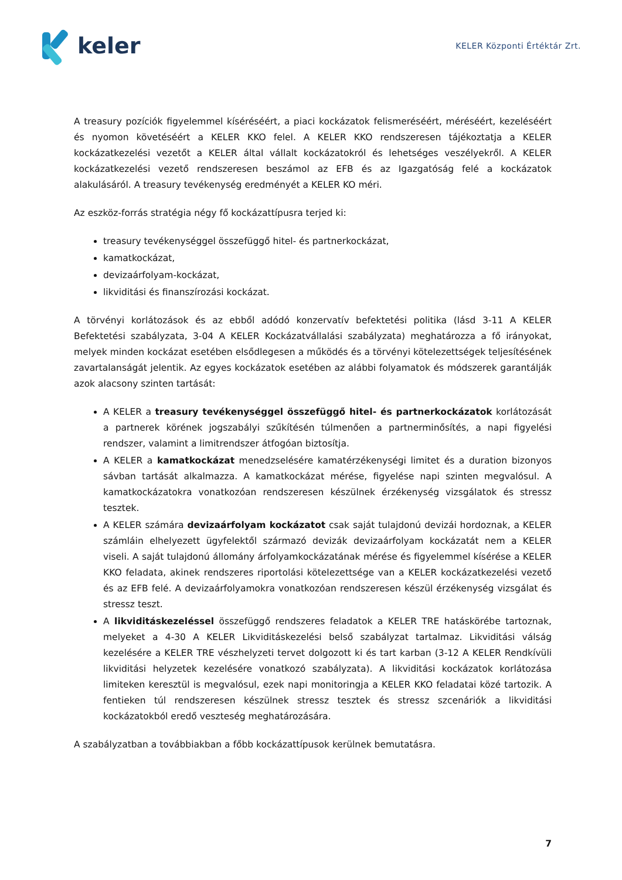keler
KELER Központi Értéktár Zrt.
A treasury pozíciók figyelemmel kíséréséért, a piaci kockázatok felismeréséért, méréséért, kezeléséért és nyomon követéséért a KELER KKO felel. A KELER KKO rendszeresen tájékoztatja a KELER kockázatkezelési vezetőt a KELER által vállalt kockázatokról és lehetséges veszélyekről. A KELER kockázatkezelési vezető rendszeresen beszámol az EFB és az Igazgatóság felé a kockázatok alakulásáról. A treasury tevékenység eredményét a KELER KO méri.
Az eszköz-forrás stratégia négy fő kockázattípusra terjed ki:
treasury tevékenységgel összefüggő hitel- és partnerkockázat,
kamatkockázat,
devizaárfolyam-kockázat,
likviditási és finanszírozási kockázat.
A törvényi korlátozások és az ebből adódó konzervatív befektetési politika (lásd 3-11 A KELER Befektetési szabályzata, 3-04 A KELER Kockázatvállalási szabályzata) meghatározza a fő irányokat, melyek minden kockázat esetében elsődlegesen a működés és a törvényi kötelezettségek teljesítésének zavartalanságát jelentik. Az egyes kockázatok esetében az alábbi folyamatok és módszerek garantálják azok alacsony szinten tartását:
A KELER a treasury tevékenységgel összefüggő hitel- és partnerkockázatok korlátozását a partnerek körének jogszabályi szűkítésén túlmenően a partnerminősítés, a napi figyelési rendszer, valamint a limitrendszer átfogóan biztosítja.
A KELER a kamatkockázat menedzselésére kamatérzékenységi limitet és a duration bizonyos sávban tartását alkalmazza. A kamatkockázat mérése, figyelése napi szinten megvalósul. A kamatkockázatokra vonatkozóan rendszeresen készülnek érzékenység vizsgálatok és stressz tesztek.
A KELER számára devizaárfolyam kockázatot csak saját tulajdonú devizái hordoznak, a KELER számláin elhelyezett ügyfelektől származó devizák devizaárfolyam kockázatát nem a KELER viseli. A saját tulajdonú állomány árfolyamkockázatának mérése és figyelemmel kísérése a KELER KKO feladata, akinek rendszeres riportolási kötelezettsége van a KELER kockázatkezelési vezető és az EFB felé. A devizaárfolyamokra vonatkozóan rendszeresen készül érzékenység vizsgálat és stressz teszt.
A likviditáskezeléssel összefüggő rendszeres feladatok a KELER TRE hatáskörébe tartoznak, melyeket a 4-30 A KELER Likviditáskezelési belső szabályzat tartalmaz. Likviditási válság kezelésére a KELER TRE vészhelyzeti tervet dolgozott ki és tart karban (3-12 A KELER Rendkívüli likviditási helyzetek kezelésére vonatkozó szabályzata). A likviditási kockázatok korlátozása limiteken keresztül is megvalósul, ezek napi monitoringja a KELER KKO feladatai közé tartozik. A fentieken túl rendszeresen készülnek stressz tesztek és stressz szcenáriók a likviditási kockázatokból eredő veszteség meghatározására.
A szabályzatban a továbbiakban a főbb kockázattípusok kerülnek bemutatásra.
7